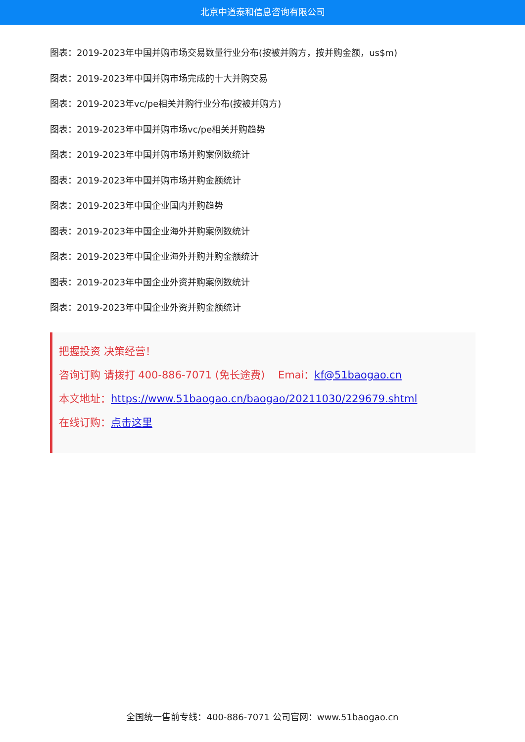北京中道泰和信息咨询有限公司
图表：2019-2023年中国并购市场交易数量行业分布(按被并购方，按并购金额，us$m)
图表：2019-2023年中国并购市场完成的十大并购交易
图表：2019-2023年vc/pe相关并购行业分布(按被并购方)
图表：2019-2023年中国并购市场vc/pe相关并购趋势
图表：2019-2023年中国并购市场并购案例数统计
图表：2019-2023年中国并购市场并购金额统计
图表：2019-2023年中国企业国内并购趋势
图表：2019-2023年中国企业海外并购案例数统计
图表：2019-2023年中国企业海外并购并购金额统计
图表：2019-2023年中国企业外资并购案例数统计
图表：2019-2023年中国企业外资并购金额统计
把握投资 决策经营！
咨询订购 请拨打 400-886-7071 (免长途费) Emai：kf@51baogao.cn
本文地址：https://www.51baogao.cn/baogao/20211030/229679.shtml
在线订购：点击这里
全国统一售前专线：400-886-7071 公司官网：www.51baogao.cn